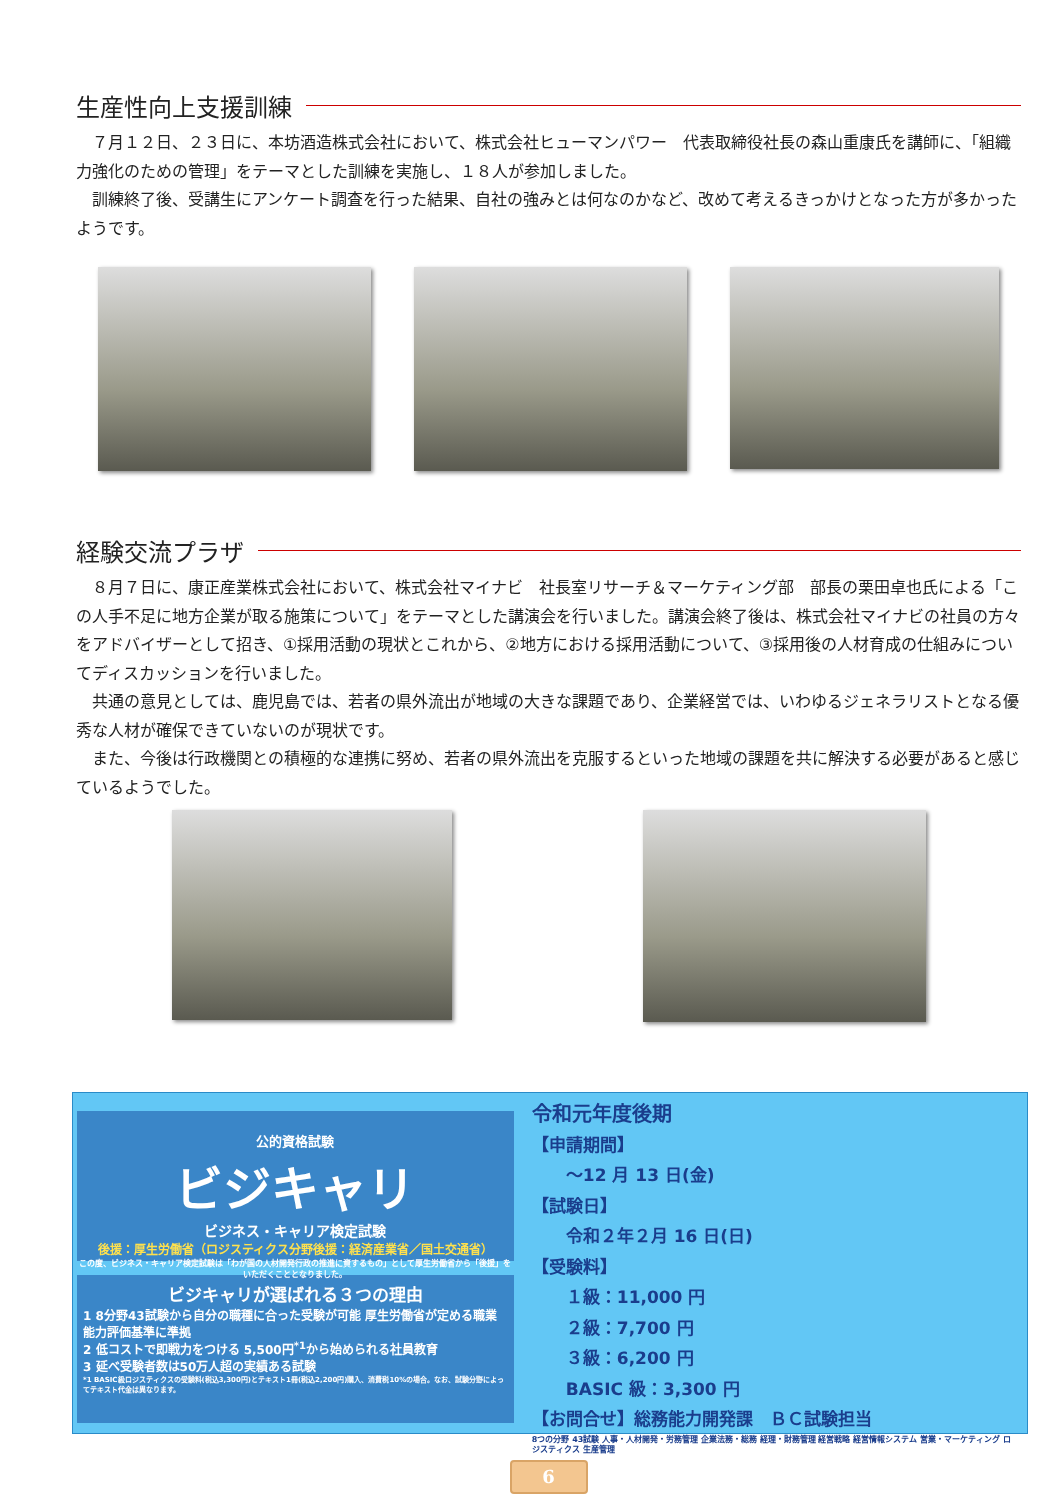生産性向上支援訓練
　７月１２日、２３日に、本坊酒造株式会社において、株式会社ヒューマンパワー　代表取締役社長の森山重康氏を講師に、「組織力強化のための管理」をテーマとした訓練を実施し、１８人が参加しました。
　訓練終了後、受講生にアンケート調査を行った結果、自社の強みとは何なのかなど、改めて考えるきっかけとなった方が多かったようです。
経験交流プラザ
　８月７日に、康正産業株式会社において、株式会社マイナビ　社長室リサーチ＆マーケティング部　部長の栗田卓也氏による「この人手不足に地方企業が取る施策について」をテーマとした講演会を行いました。講演会終了後は、株式会社マイナビの社員の方々をアドバイザーとして招き、①採用活動の現状とこれから、②地方における採用活動について、③採用後の人材育成の仕組みについてディスカッションを行いました。
　共通の意見としては、鹿児島では、若者の県外流出が地域の大きな課題であり、企業経営では、いわゆるジェネラリストとなる優秀な人材が確保できていないのが現状です。
　また、今後は行政機関との積極的な連携に努め、若者の県外流出を克服するといった地域の課題を共に解決する必要があると感じているようでした。
公的資格試験
ビジキャリ
ビジネス・キャリア検定試験
後援：厚生労働省（ロジスティクス分野後援：経済産業省／国土交通省）
この度、ビジネス・キャリア検定試験は「わが国の人材開発行政の推進に資するもの」として厚生労働省から「後援」をいただくこととなりました。
ビジキャリが選ばれる３つの理由
1 8分野43試験から自分の職種に合った受験が可能 厚生労働省が定める職業能力評価基準に準拠
2 低コストで即戦力をつける 5,500円<sup>*1</sup>から始められる社員教育
3 延べ受験者数は50万人超の実績ある試験
*1 BASIC級ロジスティクスの受験料(税込3,300円)とテキスト1冊(税込2,200円)購入、消費税10%の場合。なお、試験分野によってテキスト代金は異なります。
令和元年度後期
【申請期間】
　　～12 月 13 日(金)
【試験日】
　　令和２年２月 16 日(日)
【受験料】
　　１級：11,000 円
　　２級：7,700 円
　　３級：6,200 円
　　BASIC 級：3,300 円
【お問合せ】総務能力開発課　ＢＣ試験担当
8つの分野 43試験 人事・人材開発・労務管理 企業法務・総務 経理・財務管理 経営戦略 経営情報システム 営業・マーケティング ロジスティクス 生産管理
6